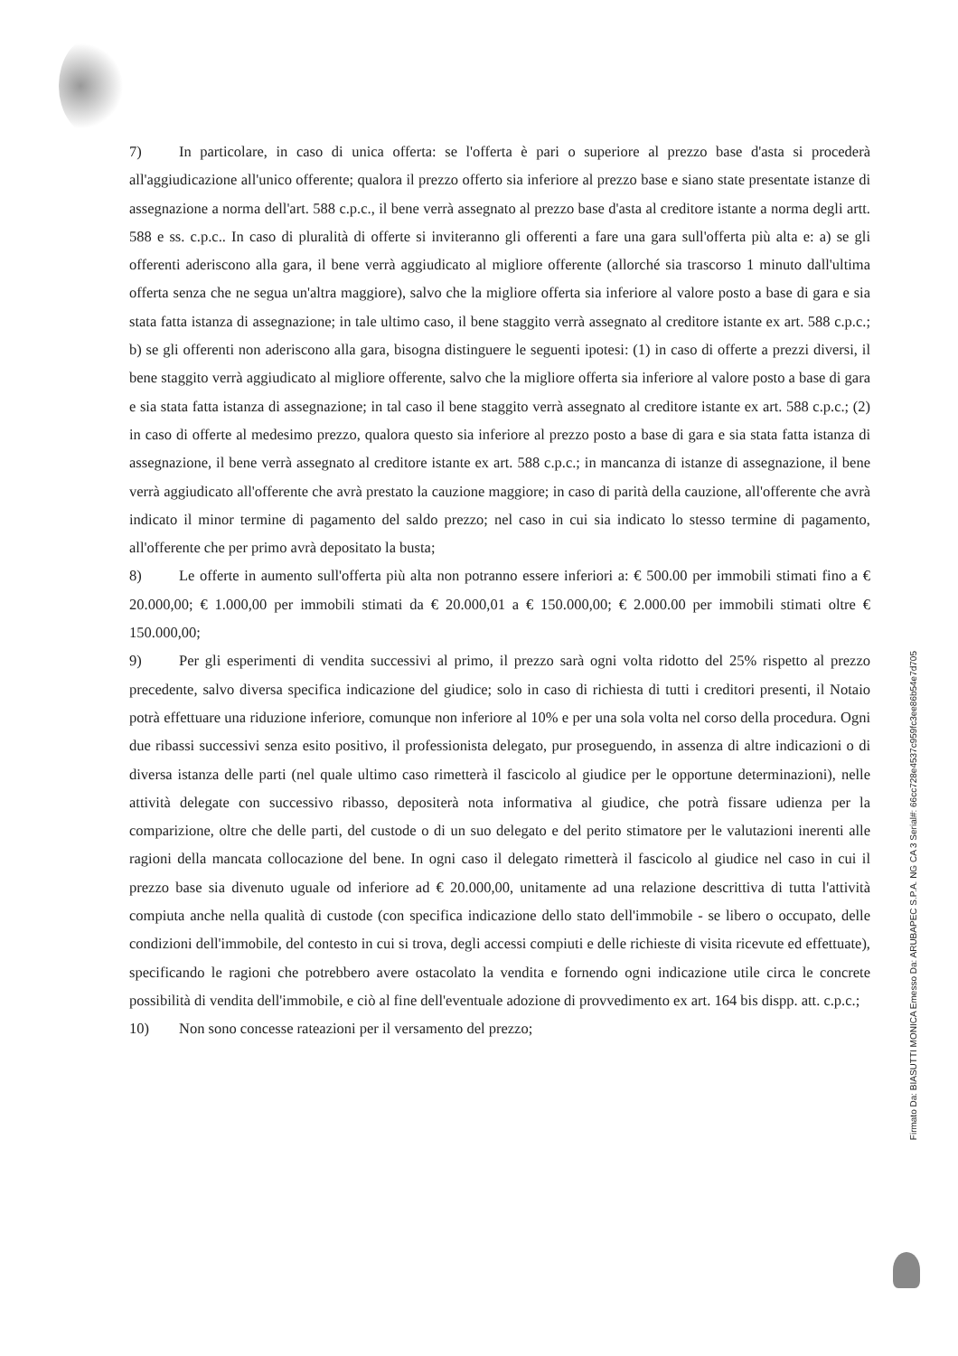7) In particolare, in caso di unica offerta: se l'offerta è pari o superiore al prezzo base d'asta si procederà all'aggiudicazione all'unico offerente; qualora il prezzo offerto sia inferiore al prezzo base e siano state presentate istanze di assegnazione a norma dell'art. 588 c.p.c., il bene verrà assegnato al prezzo base d'asta al creditore istante a norma degli artt. 588 e ss. c.p.c.. In caso di pluralità di offerte si inviteranno gli offerenti a fare una gara sull'offerta più alta e: a) se gli offerenti aderiscono alla gara, il bene verrà aggiudicato al migliore offerente (allorché sia trascorso 1 minuto dall'ultima offerta senza che ne segua un'altra maggiore), salvo che la migliore offerta sia inferiore al valore posto a base di gara e sia stata fatta istanza di assegnazione; in tale ultimo caso, il bene staggito verrà assegnato al creditore istante ex art. 588 c.p.c.; b) se gli offerenti non aderiscono alla gara, bisogna distinguere le seguenti ipotesi: (1) in caso di offerte a prezzi diversi, il bene staggito verrà aggiudicato al migliore offerente, salvo che la migliore offerta sia inferiore al valore posto a base di gara e sia stata fatta istanza di assegnazione; in tal caso il bene staggito verrà assegnato al creditore istante ex art. 588 c.p.c.; (2) in caso di offerte al medesimo prezzo, qualora questo sia inferiore al prezzo posto a base di gara e sia stata fatta istanza di assegnazione, il bene verrà assegnato al creditore istante ex art. 588 c.p.c.; in mancanza di istanze di assegnazione, il bene verrà aggiudicato all'offerente che avrà prestato la cauzione maggiore; in caso di parità della cauzione, all'offerente che avrà indicato il minor termine di pagamento del saldo prezzo; nel caso in cui sia indicato lo stesso termine di pagamento, all'offerente che per primo avrà depositato la busta;
8) Le offerte in aumento sull'offerta più alta non potranno essere inferiori a: € 500.00 per immobili stimati fino a € 20.000,00; € 1.000,00 per immobili stimati da € 20.000,01 a € 150.000,00; € 2.000.00 per immobili stimati oltre € 150.000,00;
9) Per gli esperimenti di vendita successivi al primo, il prezzo sarà ogni volta ridotto del 25% rispetto al prezzo precedente, salvo diversa specifica indicazione del giudice; solo in caso di richiesta di tutti i creditori presenti, il Notaio potrà effettuare una riduzione inferiore, comunque non inferiore al 10% e per una sola volta nel corso della procedura. Ogni due ribassi successivi senza esito positivo, il professionista delegato, pur proseguendo, in assenza di altre indicazioni o di diversa istanza delle parti (nel quale ultimo caso rimetterà il fascicolo al giudice per le opportune determinazioni), nelle attività delegate con successivo ribasso, depositerà nota informativa al giudice, che potrà fissare udienza per la comparizione, oltre che delle parti, del custode o di un suo delegato e del perito stimatore per le valutazioni inerenti alle ragioni della mancata collocazione del bene. In ogni caso il delegato rimetterà il fascicolo al giudice nel caso in cui il prezzo base sia divenuto uguale od inferiore ad € 20.000,00, unitamente ad una relazione descrittiva di tutta l'attività compiuta anche nella qualità di custode (con specifica indicazione dello stato dell'immobile - se libero o occupato, delle condizioni dell'immobile, del contesto in cui si trova, degli accessi compiuti e delle richieste di visita ricevute ed effettuate), specificando le ragioni che potrebbero avere ostacolato la vendita e fornendo ogni indicazione utile circa le concrete possibilità di vendita dell'immobile, e ciò al fine dell'eventuale adozione di provvedimento ex art. 164 bis dispp. att. c.p.c.;
10) Non sono concesse rateazioni per il versamento del prezzo;
Firmato Da: BIASUTTI MONICA Emesso Da: ARUBAPEC S.P.A. NG CA 3 Serial#: 66cc728e4537c959fc3ee86b54e7d705